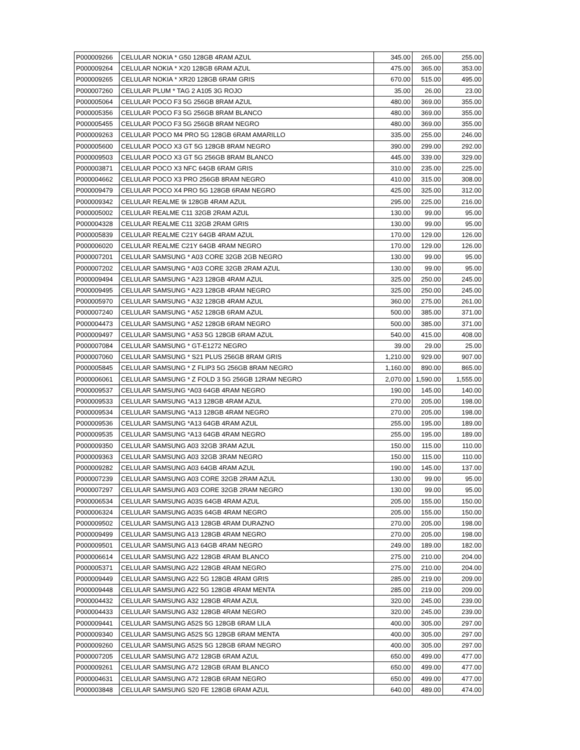| P000009266 | CELULAR NOKIA * G50 128GB 4RAM AZUL | 345.00 | 265.00 | 255.00 |
| P000009264 | CELULAR NOKIA * X20 128GB 6RAM AZUL | 475.00 | 365.00 | 353.00 |
| P000009265 | CELULAR NOKIA * XR20 128GB 6RAM GRIS | 670.00 | 515.00 | 495.00 |
| P000007260 | CELULAR PLUM * TAG 2 A105 3G ROJO | 35.00 | 26.00 | 23.00 |
| P000005064 | CELULAR POCO F3 5G 256GB 8RAM AZUL | 480.00 | 369.00 | 355.00 |
| P000005356 | CELULAR POCO F3 5G 256GB 8RAM BLANCO | 480.00 | 369.00 | 355.00 |
| P000005455 | CELULAR POCO F3 5G 256GB 8RAM NEGRO | 480.00 | 369.00 | 355.00 |
| P000009263 | CELULAR POCO M4 PRO 5G 128GB 6RAM AMARILLO | 335.00 | 255.00 | 246.00 |
| P000005600 | CELULAR POCO X3 GT 5G 128GB 8RAM NEGRO | 390.00 | 299.00 | 292.00 |
| P000009503 | CELULAR POCO X3 GT 5G 256GB 8RAM BLANCO | 445.00 | 339.00 | 329.00 |
| P000003871 | CELULAR POCO X3 NFC 64GB 6RAM GRIS | 310.00 | 235.00 | 225.00 |
| P000004662 | CELULAR POCO X3 PRO 256GB 8RAM NEGRO | 410.00 | 315.00 | 308.00 |
| P000009479 | CELULAR POCO X4 PRO 5G 128GB 6RAM NEGRO | 425.00 | 325.00 | 312.00 |
| P000009342 | CELULAR REALME 9i 128GB 4RAM AZUL | 295.00 | 225.00 | 216.00 |
| P000005002 | CELULAR REALME C11 32GB 2RAM AZUL | 130.00 | 99.00 | 95.00 |
| P000004328 | CELULAR REALME C11 32GB 2RAM GRIS | 130.00 | 99.00 | 95.00 |
| P000005839 | CELULAR REALME C21Y 64GB 4RAM AZUL | 170.00 | 129.00 | 126.00 |
| P000006020 | CELULAR REALME C21Y 64GB 4RAM NEGRO | 170.00 | 129.00 | 126.00 |
| P000007201 | CELULAR SAMSUNG * A03 CORE 32GB 2GB NEGRO | 130.00 | 99.00 | 95.00 |
| P000007202 | CELULAR SAMSUNG * A03 CORE 32GB 2RAM AZUL | 130.00 | 99.00 | 95.00 |
| P000009494 | CELULAR SAMSUNG * A23 128GB 4RAM AZUL | 325.00 | 250.00 | 245.00 |
| P000009495 | CELULAR SAMSUNG * A23 128GB 4RAM NEGRO | 325.00 | 250.00 | 245.00 |
| P000005970 | CELULAR SAMSUNG * A32 128GB 4RAM AZUL | 360.00 | 275.00 | 261.00 |
| P000007240 | CELULAR SAMSUNG * A52 128GB 6RAM AZUL | 500.00 | 385.00 | 371.00 |
| P000004473 | CELULAR SAMSUNG * A52 128GB 6RAM NEGRO | 500.00 | 385.00 | 371.00 |
| P000009497 | CELULAR SAMSUNG * A53 5G 128GB 6RAM AZUL | 540.00 | 415.00 | 408.00 |
| P000007084 | CELULAR SAMSUNG * GT-E1272 NEGRO | 39.00 | 29.00 | 25.00 |
| P000007060 | CELULAR SAMSUNG * S21 PLUS 256GB 8RAM GRIS | 1,210.00 | 929.00 | 907.00 |
| P000005845 | CELULAR SAMSUNG * Z FLIP3 5G 256GB 8RAM NEGRO | 1,160.00 | 890.00 | 865.00 |
| P000006061 | CELULAR SAMSUNG * Z FOLD 3 5G 256GB 12RAM NEGRO | 2,070.00 | 1,590.00 | 1,555.00 |
| P000009537 | CELULAR SAMSUNG *A03 64GB 4RAM NEGRO | 190.00 | 145.00 | 140.00 |
| P000009533 | CELULAR SAMSUNG *A13 128GB 4RAM AZUL | 270.00 | 205.00 | 198.00 |
| P000009534 | CELULAR SAMSUNG *A13 128GB 4RAM NEGRO | 270.00 | 205.00 | 198.00 |
| P000009536 | CELULAR SAMSUNG *A13 64GB 4RAM AZUL | 255.00 | 195.00 | 189.00 |
| P000009535 | CELULAR SAMSUNG *A13 64GB 4RAM NEGRO | 255.00 | 195.00 | 189.00 |
| P000009350 | CELULAR SAMSUNG A03 32GB 3RAM AZUL | 150.00 | 115.00 | 110.00 |
| P000009363 | CELULAR SAMSUNG A03 32GB 3RAM NEGRO | 150.00 | 115.00 | 110.00 |
| P000009282 | CELULAR SAMSUNG A03 64GB 4RAM AZUL | 190.00 | 145.00 | 137.00 |
| P000007239 | CELULAR SAMSUNG A03 CORE 32GB 2RAM AZUL | 130.00 | 99.00 | 95.00 |
| P000007297 | CELULAR SAMSUNG A03 CORE 32GB 2RAM NEGRO | 130.00 | 99.00 | 95.00 |
| P000006534 | CELULAR SAMSUNG A03S 64GB 4RAM AZUL | 205.00 | 155.00 | 150.00 |
| P000006324 | CELULAR SAMSUNG A03S 64GB 4RAM NEGRO | 205.00 | 155.00 | 150.00 |
| P000009502 | CELULAR SAMSUNG A13 128GB 4RAM DURAZNO | 270.00 | 205.00 | 198.00 |
| P000009499 | CELULAR SAMSUNG A13 128GB 4RAM NEGRO | 270.00 | 205.00 | 198.00 |
| P000009501 | CELULAR SAMSUNG A13 64GB 4RAM NEGRO | 249.00 | 189.00 | 182.00 |
| P000006614 | CELULAR SAMSUNG A22 128GB 4RAM BLANCO | 275.00 | 210.00 | 204.00 |
| P000005371 | CELULAR SAMSUNG A22 128GB 4RAM NEGRO | 275.00 | 210.00 | 204.00 |
| P000009449 | CELULAR SAMSUNG A22 5G 128GB 4RAM GRIS | 285.00 | 219.00 | 209.00 |
| P000009448 | CELULAR SAMSUNG A22 5G 128GB 4RAM MENTA | 285.00 | 219.00 | 209.00 |
| P000004432 | CELULAR SAMSUNG A32 128GB 4RAM AZUL | 320.00 | 245.00 | 239.00 |
| P000004433 | CELULAR SAMSUNG A32 128GB 4RAM NEGRO | 320.00 | 245.00 | 239.00 |
| P000009441 | CELULAR SAMSUNG A52S 5G 128GB 6RAM LILA | 400.00 | 305.00 | 297.00 |
| P000009340 | CELULAR SAMSUNG A52S 5G 128GB 6RAM MENTA | 400.00 | 305.00 | 297.00 |
| P000009260 | CELULAR SAMSUNG A52S 5G 128GB 6RAM NEGRO | 400.00 | 305.00 | 297.00 |
| P000007205 | CELULAR SAMSUNG A72 128GB 6RAM AZUL | 650.00 | 499.00 | 477.00 |
| P000009261 | CELULAR SAMSUNG A72 128GB 6RAM BLANCO | 650.00 | 499.00 | 477.00 |
| P000004631 | CELULAR SAMSUNG A72 128GB 6RAM NEGRO | 650.00 | 499.00 | 477.00 |
| P000003848 | CELULAR SAMSUNG S20 FE 128GB 6RAM AZUL | 640.00 | 489.00 | 474.00 |